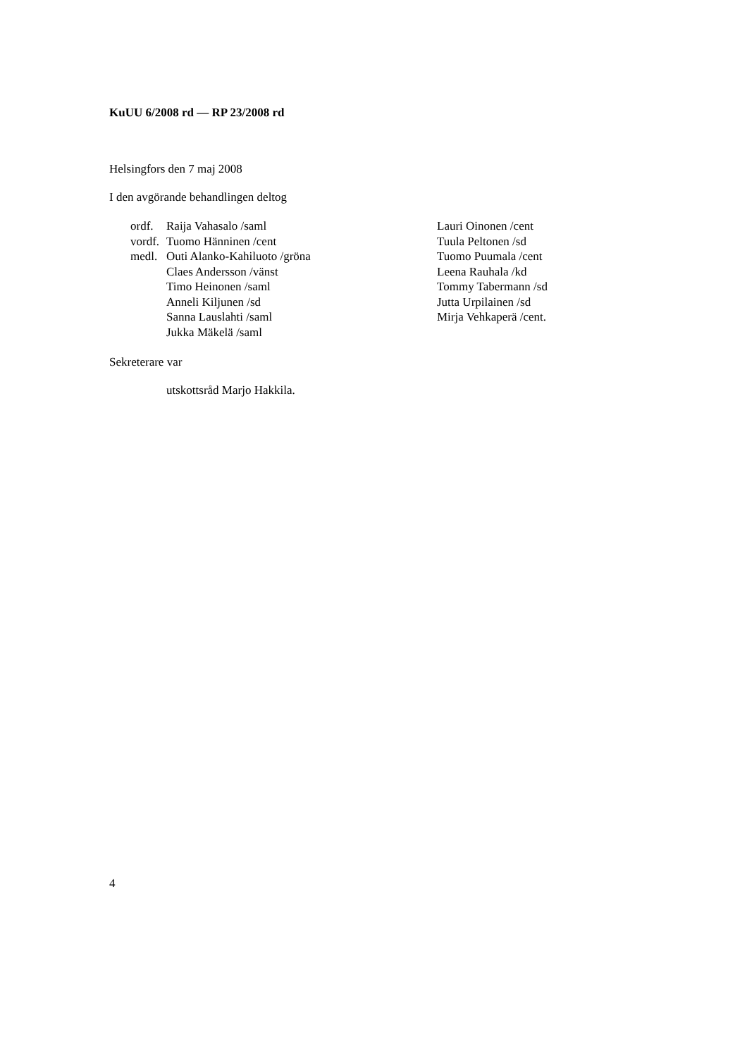KuUU 6/2008 rd — RP 23/2008 rd
Helsingfors den 7 maj 2008
I den avgörande behandlingen deltog
ordf. Raija Vahasalo /saml
vordf. Tuomo Hänninen /cent
medl. Outi Alanko-Kahiluoto /gröna
Claes Andersson /vänst
Timo Heinonen /saml
Anneli Kiljunen /sd
Sanna Lauslahti /saml
Jukka Mäkelä /saml
Lauri Oinonen /cent
Tuula Peltonen /sd
Tuomo Puumala /cent
Leena Rauhala /kd
Tommy Tabermann /sd
Jutta Urpilainen /sd
Mirja Vehkaperä /cent.
Sekreterare var
utskottsråd Marjo Hakkila.
4